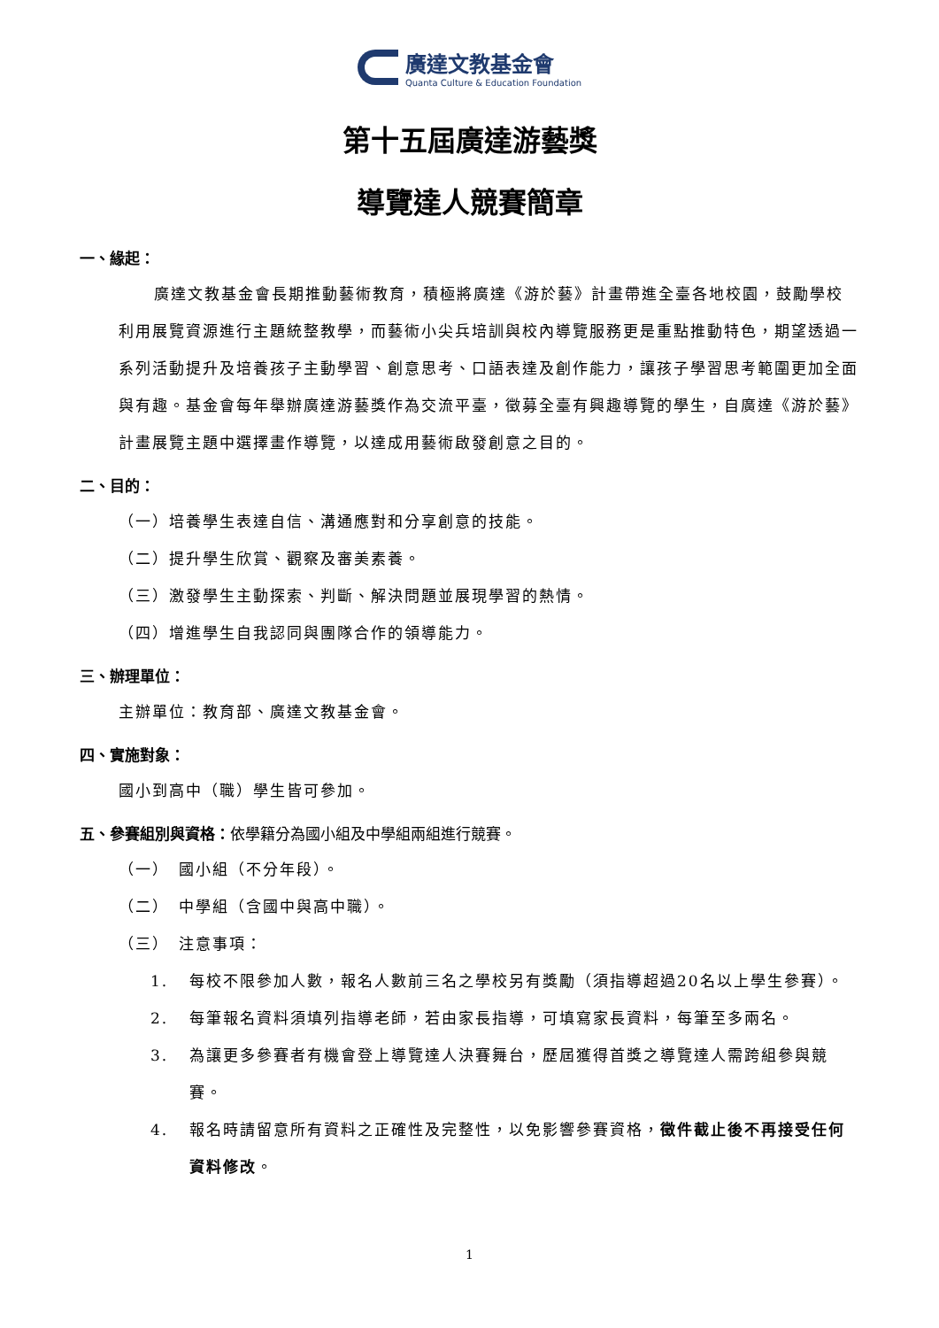廣達文教基金會
Quanta Culture & Education Foundation
第十五屆廣達游藝獎
導覽達人競賽簡章
一、緣起：
廣達文教基金會長期推動藝術教育，積極將廣達《游於藝》計畫帶進全臺各地校園，鼓勵學校利用展覽資源進行主題統整教學，而藝術小尖兵培訓與校內導覽服務更是重點推動特色，期望透過一系列活動提升及培養孩子主動學習、創意思考、口語表達及創作能力，讓孩子學習思考範圍更加全面與有趣。基金會每年舉辦廣達游藝獎作為交流平臺，徵募全臺有興趣導覽的學生，自廣達《游於藝》計畫展覽主題中選擇畫作導覽，以達成用藝術啟發創意之目的。
二、目的：
（一）培養學生表達自信、溝通應對和分享創意的技能。
（二）提升學生欣賞、觀察及審美素養。
（三）激發學生主動探索、判斷、解決問題並展現學習的熱情。
（四）增進學生自我認同與團隊合作的領導能力。
三、辦理單位：
主辦單位：教育部、廣達文教基金會。
四、實施對象：
國小到高中（職）學生皆可參加。
五、參賽組別與資格：依學籍分為國小組及中學組兩組進行競賽。
（一）　國小組（不分年段）。
（二）　中學組（含國中與高中職）。
（三）　注意事項：
1. 每校不限參加人數，報名人數前三名之學校另有獎勵（須指導超過20名以上學生參賽）。
2. 每筆報名資料須填列指導老師，若由家長指導，可填寫家長資料，每筆至多兩名。
3. 為讓更多參賽者有機會登上導覽達人決賽舞台，歷屆獲得首獎之導覽達人需跨組參與競賽。
4. 報名時請留意所有資料之正確性及完整性，以免影響參賽資格，徵件截止後不再接受任何資料修改。
1